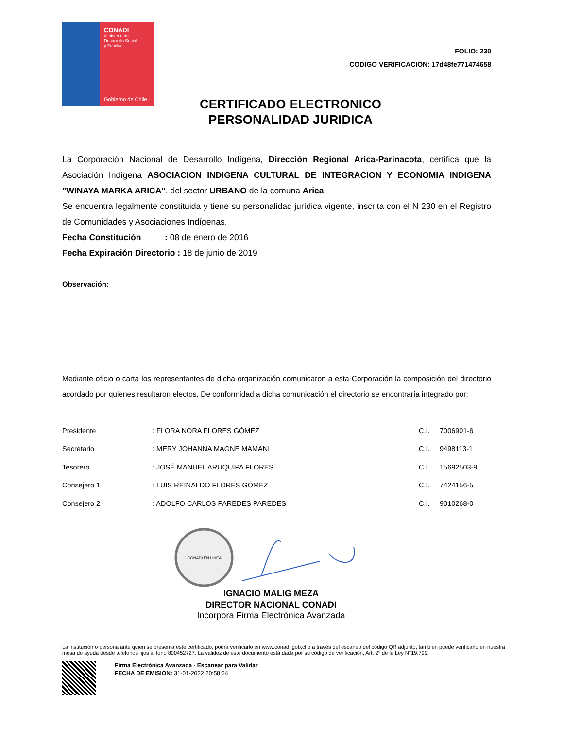CONADI
Ministerio de
Desarrollo Social
y Familia
Gobierno de Chile
FOLIO: 230
CODIGO VERIFICACION: 17d48fe771474658
CERTIFICADO ELECTRONICO PERSONALIDAD JURIDICA
La Corporación Nacional de Desarrollo Indígena, Dirección Regional Arica-Parinacota, certifica que la Asociación Indígena ASOCIACION INDIGENA CULTURAL DE INTEGRACION Y ECONOMIA INDIGENA "WINAYA MARKA ARICA", del sector URBANO de la comuna Arica.
Se encuentra legalmente constituida y tiene su personalidad jurídica vigente, inscrita con el N 230 en el Registro de Comunidades y Asociaciones Indígenas.
Fecha Constitución : 08 de enero de 2016
Fecha Expiración Directorio : 18 de junio de 2019
Observación:
Mediante oficio o carta los representantes de dicha organización comunicaron a esta Corporación la composición del directorio acordado por quienes resultaron electos. De conformidad a dicha comunicación el directorio se encontraría integrado por:
| Presidente | : FLORA NORA FLORES GÓMEZ | C.I. | 7006901-6 |
| Secretario | : MERY JOHANNA MAGNE MAMANI | C.I. | 9498113-1 |
| Tesorero | : JOSÉ MANUEL ARUQUIPA FLORES | C.I. | 15692503-9 |
| Consejero 1 | : LUIS REINALDO FLORES GÓMEZ | C.I. | 7424156-5 |
| Consejero 2 | : ADOLFO CARLOS PAREDES PAREDES | C.I. | 9010268-0 |
CONADI EN LINEA
IGNACIO MALIG MEZA
DIRECTOR NACIONAL CONADI
Incorpora Firma Electrónica Avanzada
La institución o persona ante quien se presenta este certificado, podrá verificarlo en www.conadi.gob.cl o a través del escaneo del código QR adjunto, también puede verificarlo en nuestra mesa de ayuda desde teléfonos fijos al fono 800452727. La validez de este documento está dada por su código de verificación, Art. 2° de la Ley N°19.799.
Firma Electrónica Avanzada - Escanear para Validar
FECHA DE EMISION: 31-01-2022 20:58:24